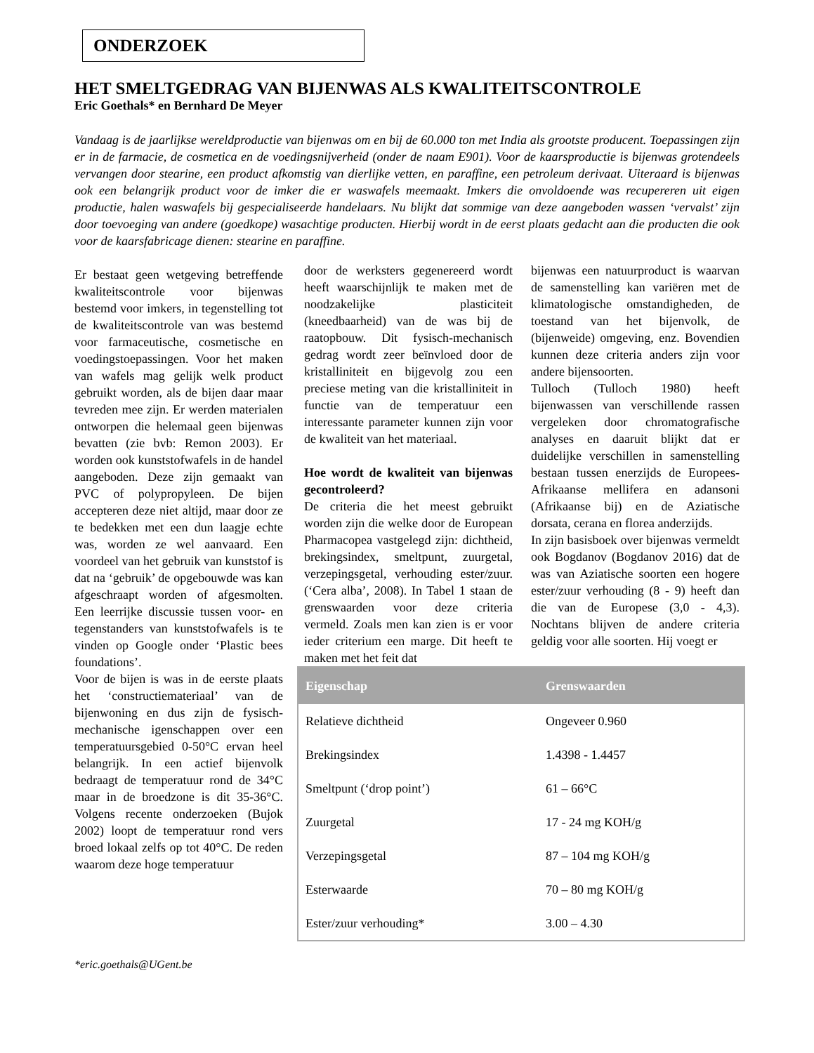ONDERZOEK
HET SMELTGEDRAG VAN BIJENWAS ALS KWALITEITSCONTROLE
Eric Goethals* en Bernhard De Meyer
Vandaag is de jaarlijkse wereldproductie van bijenwas om en bij de 60.000 ton met India als grootste producent. Toepassingen zijn er in de farmacie, de cosmetica en de voedingsnijverheid (onder de naam E901). Voor de kaarsproductie is bijenwas grotendeels vervangen door stearine, een product afkomstig van dierlijke vetten, en paraffine, een petroleum derivaat. Uiteraard is bijenwas ook een belangrijk product voor de imker die er waswafels meemaakt. Imkers die onvoldoende was recupereren uit eigen productie, halen waswafels bij gespecialiseerde handelaars. Nu blijkt dat sommige van deze aangeboden wassen ‘vervalst’ zijn door toevoeging van andere (goedkope) wasachtige producten. Hierbij wordt in de eerst plaats gedacht aan die producten die ook voor de kaarsfabricage dienen: stearine en paraffine.
Er bestaat geen wetgeving betreffende kwaliteitscontrole voor bijenwas bestemd voor imkers, in tegenstelling tot de kwaliteitscontrole van was bestemd voor farmaceutische, cosmetische en voedingstoepassingen. Voor het maken van wafels mag gelijk welk product gebruikt worden, als de bijen daar maar tevreden mee zijn. Er werden materialen ontworpen die helemaal geen bijenwas bevatten (zie bvb: Remon 2003). Er worden ook kunststofwafels in de handel aangeboden. Deze zijn gemaakt van PVC of polypropyleen. De bijen accepteren deze niet altijd, maar door ze te bedekken met een dun laagje echte was, worden ze wel aanvaard. Een voordeel van het gebruik van kunststof is dat na ‘gebruik’ de opgebouwde was kan afgeschraapt worden of afgesmolten. Een leerrijke discussie tussen voor- en tegenstanders van kunststofwafels is te vinden op Google onder ‘Plastic bees foundations’.
Voor de bijen is was in de eerste plaats het ‘constructiemateriaal’ van de bijenwoning en dus zijn de fysisch-mechanische igenschappen over een temperatuursgebied 0-50°C ervan heel belangrijk. In een actief bijenvolk bedraagt de temperatuur rond de 34°C maar in de broedzone is dit 35-36°C. Volgens recente onderzoeken (Bujok 2002) loopt de temperatuur rond vers broed lokaal zelfs op tot 40°C. De reden waarom deze hoge temperatuur
door de werksters gegenereerd wordt heeft waarschijnlijk te maken met de noodzakelijke plasticiteit (kneedbaarheid) van de was bij de raatopbouw. Dit fysisch-mechanisch gedrag wordt zeer beïnvloed door de kristalliniteit en bijgevolg zou een preciese meting van die kristalliniteit in functie van de temperatuur een interessante parameter kunnen zijn voor de kwaliteit van het materiaal.
Hoe wordt de kwaliteit van bijenwas gecontroleerd?
De criteria die het meest gebruikt worden zijn die welke door de European Pharmacopea vastgelegd zijn: dichtheid, brekingsindex, smeltpunt, zuurgetal, verzepingsgetal, verhouding ester/zuur. (‘Cera alba’, 2008). In Tabel 1 staan de grenswaarden voor deze criteria vermeld. Zoals men kan zien is er voor ieder criterium een marge. Dit heeft te maken met het feit dat
bijenwas een natuurproduct is waarvan de samenstelling kan variëren met de klimatologische omstandigheden, de toestand van het bijenvolk, de (bijenweide) omgeving, enz. Bovendien kunnen deze criteria anders zijn voor andere bijensoorten.
Tulloch (Tulloch 1980) heeft bijenwassen van verschillende rassen vergeleken door chromatografische analyses en daaruit blijkt dat er duidelijke verschillen in samenstelling bestaan tussen enerzijds de Europees-Afrikaanse mellifera en adansoni (Afrikaanse bij) en de Aziatische dorsata, cerana en florea anderzijds.
In zijn basisboek over bijenwas vermeldt ook Bogdanov (Bogdanov 2016) dat de was van Aziatische soorten een hogere ester/zuur verhouding (8 - 9) heeft dan die van de Europese (3,0 - 4,3). Nochtans blijven de andere criteria geldig voor alle soorten. Hij voegt er
| Eigenschap | Grenswaarden |
| --- | --- |
| Relatieve dichtheid | Ongeveer 0.960 |
| Brekingsindex | 1.4398 - 1.4457 |
| Smeltpunt (‘drop point’) | 61 – 66°C |
| Zuurgetal | 17 - 24 mg KOH/g |
| Verzepingsgetal | 87 – 104 mg KOH/g |
| Esterwaarde | 70 – 80 mg KOH/g |
| Ester/zuur verhouding* | 3.00 – 4.30 |
*eric.goethals@UGent.be